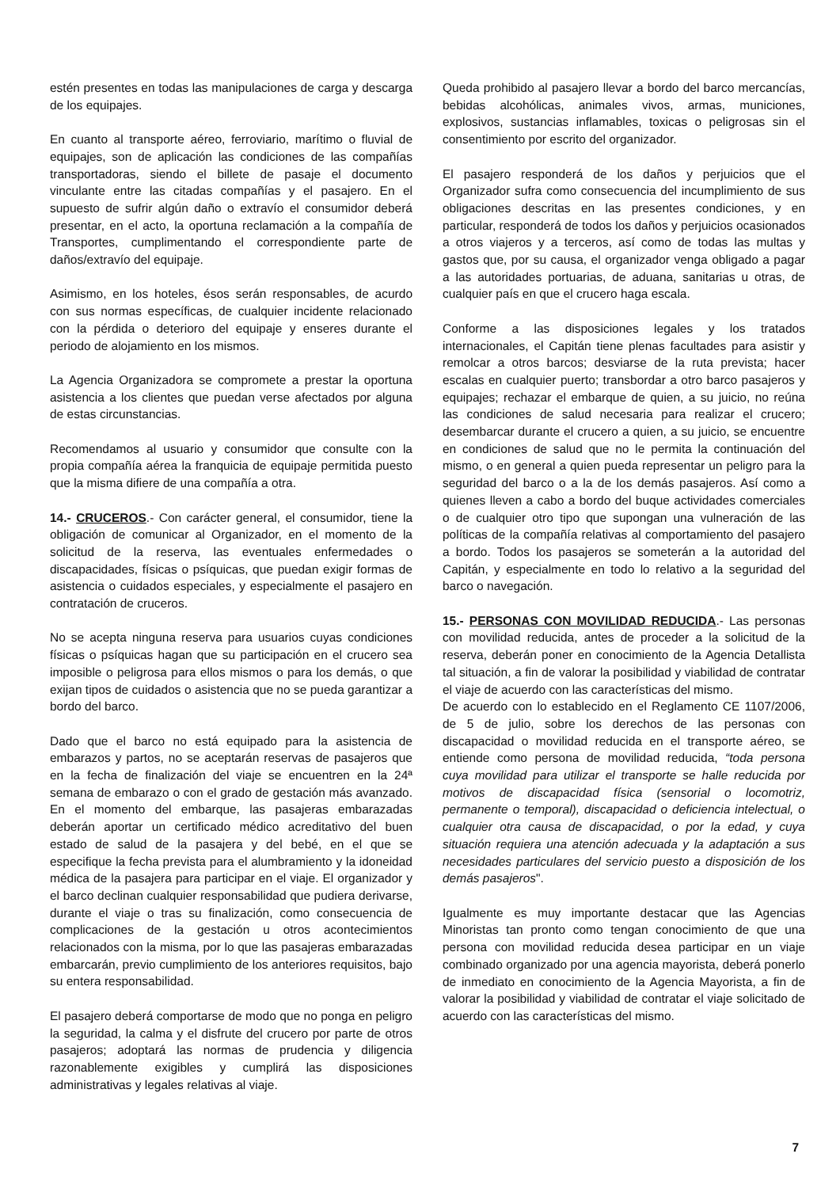estén presentes en todas las manipulaciones de carga y descarga de los equipajes.
En cuanto al transporte aéreo, ferroviario, marítimo o fluvial de equipajes, son de aplicación las condiciones de las compañías transportadoras, siendo el billete de pasaje el documento vinculante entre las citadas compañías y el pasajero. En el supuesto de sufrir algún daño o extravío el consumidor deberá presentar, en el acto, la oportuna reclamación a la compañía de Transportes, cumplimentando el correspondiente parte de daños/extravío del equipaje.
Asimismo, en los hoteles, ésos serán responsables, de acurdo con sus normas específicas, de cualquier incidente relacionado con la pérdida o deterioro del equipaje y enseres durante el periodo de alojamiento en los mismos.
La Agencia Organizadora se compromete a prestar la oportuna asistencia a los clientes que puedan verse afectados por alguna de estas circunstancias.
Recomendamos al usuario y consumidor que consulte con la propia compañía aérea la franquicia de equipaje permitida puesto que la misma difiere de una compañía a otra.
14.- CRUCEROS.- Con carácter general, el consumidor, tiene la obligación de comunicar al Organizador, en el momento de la solicitud de la reserva, las eventuales enfermedades o discapacidades, físicas o psíquicas, que puedan exigir formas de asistencia o cuidados especiales, y especialmente el pasajero en contratación de cruceros.
No se acepta ninguna reserva para usuarios cuyas condiciones físicas o psíquicas hagan que su participación en el crucero sea imposible o peligrosa para ellos mismos o para los demás, o que exijan tipos de cuidados o asistencia que no se pueda garantizar a bordo del barco.
Dado que el barco no está equipado para la asistencia de embarazos y partos, no se aceptarán reservas de pasajeros que en la fecha de finalización del viaje se encuentren en la 24ª semana de embarazo o con el grado de gestación más avanzado. En el momento del embarque, las pasajeras embarazadas deberán aportar un certificado médico acreditativo del buen estado de salud de la pasajera y del bebé, en el que se especifique la fecha prevista para el alumbramiento y la idoneidad médica de la pasajera para participar en el viaje. El organizador y el barco declinan cualquier responsabilidad que pudiera derivarse, durante el viaje o tras su finalización, como consecuencia de complicaciones de la gestación u otros acontecimientos relacionados con la misma, por lo que las pasajeras embarazadas embarcarán, previo cumplimiento de los anteriores requisitos, bajo su entera responsabilidad.
El pasajero deberá comportarse de modo que no ponga en peligro la seguridad, la calma y el disfrute del crucero por parte de otros pasajeros; adoptará las normas de prudencia y diligencia razonablemente exigibles y cumplirá las disposiciones administrativas y legales relativas al viaje.
Queda prohibido al pasajero llevar a bordo del barco mercancías, bebidas alcohólicas, animales vivos, armas, municiones, explosivos, sustancias inflamables, toxicas o peligrosas sin el consentimiento por escrito del organizador.
El pasajero responderá de los daños y perjuicios que el Organizador sufra como consecuencia del incumplimiento de sus obligaciones descritas en las presentes condiciones, y en particular, responderá de todos los daños y perjuicios ocasionados a otros viajeros y a terceros, así como de todas las multas y gastos que, por su causa, el organizador venga obligado a pagar a las autoridades portuarias, de aduana, sanitarias u otras, de cualquier país en que el crucero haga escala.
Conforme a las disposiciones legales y los tratados internacionales, el Capitán tiene plenas facultades para asistir y remolcar a otros barcos; desviarse de la ruta prevista; hacer escalas en cualquier puerto; transbordar a otro barco pasajeros y equipajes; rechazar el embarque de quien, a su juicio, no reúna las condiciones de salud necesaria para realizar el crucero; desembarcar durante el crucero a quien, a su juicio, se encuentre en condiciones de salud que no le permita la continuación del mismo, o en general a quien pueda representar un peligro para la seguridad del barco o a la de los demás pasajeros. Así como a quienes lleven a cabo a bordo del buque actividades comerciales o de cualquier otro tipo que supongan una vulneración de las políticas de la compañía relativas al comportamiento del pasajero a bordo. Todos los pasajeros se someterán a la autoridad del Capitán, y especialmente en todo lo relativo a la seguridad del barco o navegación.
15.- PERSONAS CON MOVILIDAD REDUCIDA.- Las personas con movilidad reducida, antes de proceder a la solicitud de la reserva, deberán poner en conocimiento de la Agencia Detallista tal situación, a fin de valorar la posibilidad y viabilidad de contratar el viaje de acuerdo con las características del mismo.
De acuerdo con lo establecido en el Reglamento CE 1107/2006, de 5 de julio, sobre los derechos de las personas con discapacidad o movilidad reducida en el transporte aéreo, se entiende como persona de movilidad reducida, “toda persona cuya movilidad para utilizar el transporte se halle reducida por motivos de discapacidad física (sensorial o locomotriz, permanente o temporal), discapacidad o deficiencia intelectual, o cualquier otra causa de discapacidad, o por la edad, y cuya situación requiera una atención adecuada y la adaptación a sus necesidades particulares del servicio puesto a disposición de los demás pasajeros".
Igualmente es muy importante destacar que las Agencias Minoristas tan pronto como tengan conocimiento de que una persona con movilidad reducida desea participar en un viaje combinado organizado por una agencia mayorista, deberá ponerlo de inmediato en conocimiento de la Agencia Mayorista, a fin de valorar la posibilidad y viabilidad de contratar el viaje solicitado de acuerdo con las características del mismo.
7